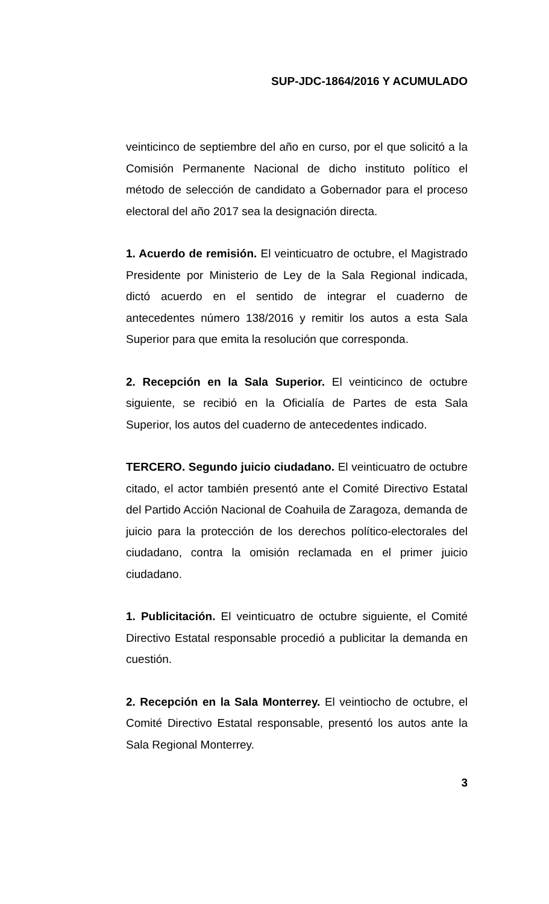SUP-JDC-1864/2016 Y ACUMULADO
veinticinco de septiembre del año en curso, por el que solicitó a la Comisión Permanente Nacional de dicho instituto político el método de selección de candidato a Gobernador para el proceso electoral del año 2017 sea la designación directa.
1. Acuerdo de remisión. El veinticuatro de octubre, el Magistrado Presidente por Ministerio de Ley de la Sala Regional indicada, dictó acuerdo en el sentido de integrar el cuaderno de antecedentes número 138/2016 y remitir los autos a esta Sala Superior para que emita la resolución que corresponda.
2. Recepción en la Sala Superior. El veinticinco de octubre siguiente, se recibió en la Oficialía de Partes de esta Sala Superior, los autos del cuaderno de antecedentes indicado.
TERCERO. Segundo juicio ciudadano. El veinticuatro de octubre citado, el actor también presentó ante el Comité Directivo Estatal del Partido Acción Nacional de Coahuila de Zaragoza, demanda de juicio para la protección de los derechos político-electorales del ciudadano, contra la omisión reclamada en el primer juicio ciudadano.
1. Publicitación. El veinticuatro de octubre siguiente, el Comité Directivo Estatal responsable procedió a publicitar la demanda en cuestión.
2. Recepción en la Sala Monterrey. El veintiocho de octubre, el Comité Directivo Estatal responsable, presentó los autos ante la Sala Regional Monterrey.
3